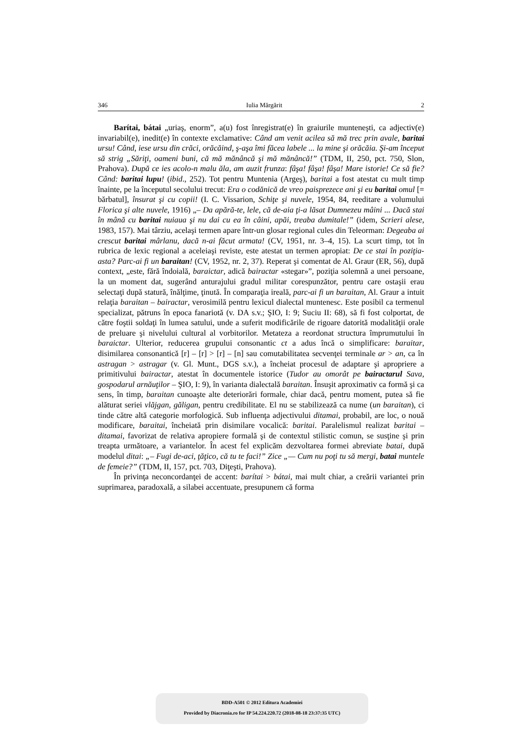346 Iulia Mărgărit 2
Barítai, bátai „uriaş, enorm”, a(u) fost înregistrat(e) în graiurile munteneşti, ca adjectiv(e) invariabil(e), inedit(e) în contexte exclamative: Când am venit acilea să mă trec prin avale, baritai ursu! Când, iese ursu din crăci, orăcăind, ş-aşa îmi făcea labele ... la mine şi orăcăia. Şi-am început să strig „Săriţi, oameni buni, că mă mănâncă şi mă mănâncă!” (TDM, II, 250, pct. 750, Slon, Prahova). După ce ies acolo-n malu ăla, am auzit frunza: fâşa! fâşa! fâşa! Mare istorie! Ce să fie? Când: baritai lupu! (ibid., 252). Tot pentru Muntenia (Argeş), baritai a fost atestat cu mult timp înainte, pe la începutul secolului trecut: Era o codănică de vreo paisprezece ani şi eu baritai omul [= bărbatul], însurat şi cu copii! (I. C. Vissarion, Schiţe şi nuvele, 1954, 84, reeditare a volumului Florica şi alte nuvele, 1916) „– Da apără-te, lele, că de-aia ţi-a lăsat Dumnezeu mâini ... Dacă stai în mână cu baritai nuiaua şi nu dai cu ea în câini, apăi, treaba dumitale!” (idem, Scrieri alese, 1983, 157). Mai târziu, acelaşi termen apare într-un glosar regional cules din Teleorman: Degeaba ai crescut baritai mârlanu, dacă n-ai făcut armata! (CV, 1951, nr. 3–4, 15). La scurt timp, tot în rubrica de lexic regional a aceleiaşi reviste, este atestat un termen apropiat: De ce stai în poziţia-asta? Parc-ai fi un baraitan! (CV, 1952, nr. 2, 37). Reperat şi comentat de Al. Graur (ER, 56), după context, „este, fără îndoială, baraictar, adică bairactar «stegar»”, poziţia solemnă a unei persoane, la un moment dat, sugerând anturajului gradul militar corespunzător, pentru care ostaşii erau selectaţi după statură, înălţime, ţinută. În comparaţia ireală, parc-ai fi un baraitan, Al. Graur a intuit relaţia baraitan – bairactar, verosimilă pentru lexicul dialectal muntenesc. Este posibil ca termenul specializat, pătruns în epoca fanariotă (v. DA s.v.; ŞIO, I: 9; Suciu II: 68), să fi fost colportat, de către foştii soldaţi în lumea satului, unde a suferit modificările de rigoare datorită modalităţii orale de preluare şi nivelului cultural al vorbitorilor. Metateza a reordonat structura împrumutului în baraictar. Ulterior, reducerea grupului consonantic ct a adus încă o simplificare: baraitar, disimilarea consonantică [r] – [r] > [r] – [n] sau comutabilitatea secvenţei terminale ar > an, ca în astragan > astragar (v. Gl. Munt., DGS s.v.), a încheiat procesul de adaptare şi apropriere a primitivului bairactar, atestat în documentele istorice (Tudor au omorât pe bairactarul Sava, gospodarul arnăuţilor – ŞIO, I: 9), în varianta dialectală baraitan. Însuşit aproximativ ca formă şi ca sens, în timp, baraitan cunoaşte alte deteriorări formale, chiar dacă, pentru moment, putea să fie alăturat seriei vlăjgan, găligan, pentru credibilitate. El nu se stabilizează ca nume (un baraitan), ci tinde către altă categorie morfologică. Sub influenţa adjectivului ditamai, probabil, are loc, o nouă modificare, baraitai, încheiată prin disimilare vocalică: baritai. Paralelismul realizat baritai – ditamai, favorizat de relativa apropiere formală şi de contextul stilistic comun, se susţine şi prin treapta următoare, a variantelor. În acest fel explicăm dezvoltarea formei abreviate batai, după modelul ditai: „– Fugi de-aci, ţăţico, că tu te faci!” Zice „— Cum nu poţi tu să mergi, batai muntele de femeie?” (TDM, II, 157, pct. 703, Diţeşti, Prahova).
În privinţa neconcordanţei de accent: barítai > bátai, mai mult chiar, a creării variantei prin suprimarea, paradoxală, a silabei accentuate, presupunem că forma
BDD-A501 © 2012 Editura Academiei
Provided by Diacronia.ro for IP 54.224.220.72 (2018-08-18 23:37:35 UTC)